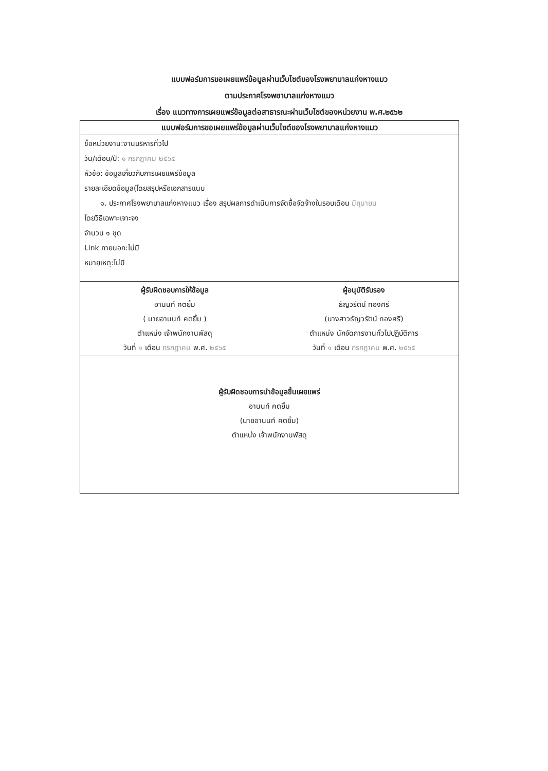แบบฟอร์มการขอเผยแพร่ข้อมูลผ่านเว็บไซต์ของโรงพยาบาลแก่งหางแมว
ตามประกาศโรงพยาบาลแก่งหางแมว
เรื่อง แนวทางการเผยแพร่ข้อมูลต่อสาธารณะผ่านเว็บไซต์ของหน่วยงาน พ.ศ.๒๕๖๒
| แบบฟอร์มการขอเผยแพร่ข้อมูลผ่านเว็บไซต์ของโรงพยาบาลแก่งหางแมว | |
| --- | --- |
| ชื่อหน่วยงาน:งานบริหารทั่วไป วัน/เดือน/ปี: ๑ กรกฎาคม ๒๕๖๕ หัวข้อ: ข้อมูลเกี่ยวกับการเผยแพร่ข้อมูล รายละเอียดข้อมูล(โดยสรุปหรือเอกสารแนบ ๑. ประกาศโรงพยาบาลแก่งหางแมว เรื่อง สรุปผลการดำเนินการจัดซื้อจัดจ้างในรอบเดือน มิถุนายน โดยวิธีเฉพาะเจาะจง จำนวน ๑ ชุด Link ภายนอก:ไม่มี หมายเหตุ:ไม่มี | |
| ผู้รับผิดชอบการให้ข้อมูล อานนท์ คตยิ้ม ( นายอานนท์ คตยิ้ม ) ตำแหน่ง เจ้าพนักงานพัสดุ วันที่ ๑ เดือน กรกฎาคม พ.ศ. ๒๕๖๕ | ผู้อนุมัติรับรอง ธัญวรัตน์ ทองศรี (นางสาวธัญวรัตน์ ทองศรี) ตำแหน่ง นักจัดการงานทั่วไปปฏิบัติการ วันที่ ๑ เดือน กรกฎาคม พ.ศ. ๒๕๖๕ |
| ผู้รับผิดชอบการนำข้อมูลขึ้นเผยแพร่ อานนท์ คตยิ้ม (นายอานนท์ คตยิ้ม) ตำแหน่ง เจ้าพนักงานพัสดุ | |